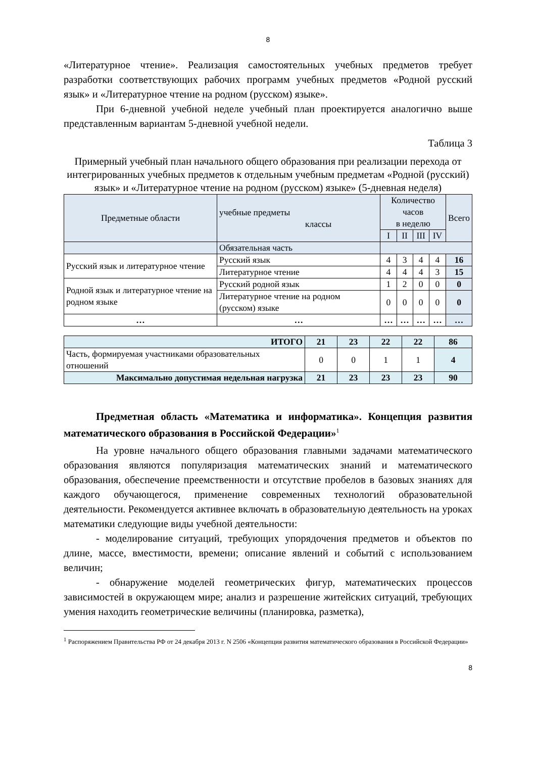8
«Литературное чтение». Реализация самостоятельных учебных предметов требует разработки соответствующих рабочих программ учебных предметов «Родной русский язык» и «Литературное чтение на родном (русском) языке».
При 6-дневной учебной неделе учебный план проектируется аналогично выше представленным вариантам 5-дневной учебной недели.
Таблица 3
Примерный учебный план начального общего образования при реализации перехода от интегрированных учебных предметов к отдельным учебным предметам «Родной (русский) язык» и «Литературное чтение на родном (русском) языке» (5-дневная неделя)
| Предметные области | учебные предметы классы | Количество часов в неделю | | | | Всего |
| | | I | II | III | IV | |
| | Обязательная часть | | | | | |
| Русский язык и литературное чтение | Русский язык | 4 | 3 | 4 | 4 | 16 |
| | Литературное чтение | 4 | 4 | 4 | 3 | 15 |
| Родной язык и литературное чтение на родном языке | Русский родной язык | 1 | 2 | 0 | 0 | 0 |
| | Литературное чтение на родном (русском) языке | 0 | 0 | 0 | 0 | 0 |
| … | … | … | … | … | … | … |
| ИТОГО | 21 | 23 | 22 | 22 | 86 |
| Часть, формируемая участниками образовательных отношений | 0 | 0 | 1 | 1 | 4 |
| Максимально допустимая недельная нагрузка | 21 | 23 | 23 | 23 | 90 |
Предметная область «Математика и информатика». Концепция развития математического образования в Российской Федерации»<sup>1</sup>
На уровне начального общего образования главными задачами математического образования являются популяризация математических знаний и математического образования, обеспечение преемственности и отсутствие пробелов в базовых знаниях для каждого обучающегося, применение современных технологий образовательной деятельности. Рекомендуется активнее включать в образовательную деятельность на уроках математики следующие виды учебной деятельности:
- моделирование ситуаций, требующих упорядочения предметов и объектов по длине, массе, вместимости, времени; описание явлений и событий с использованием величин;
- обнаружение моделей геометрических фигур, математических процессов зависимостей в окружающем мире; анализ и разрешение житейских ситуаций, требующих умения находить геометрические величины (планировка, разметка),
<sup>1</sup> Распоряжением Правительства РФ от 24 декабря 2013 г. N 2506 «Концепция развития математического образования в Российской Федерации»
8